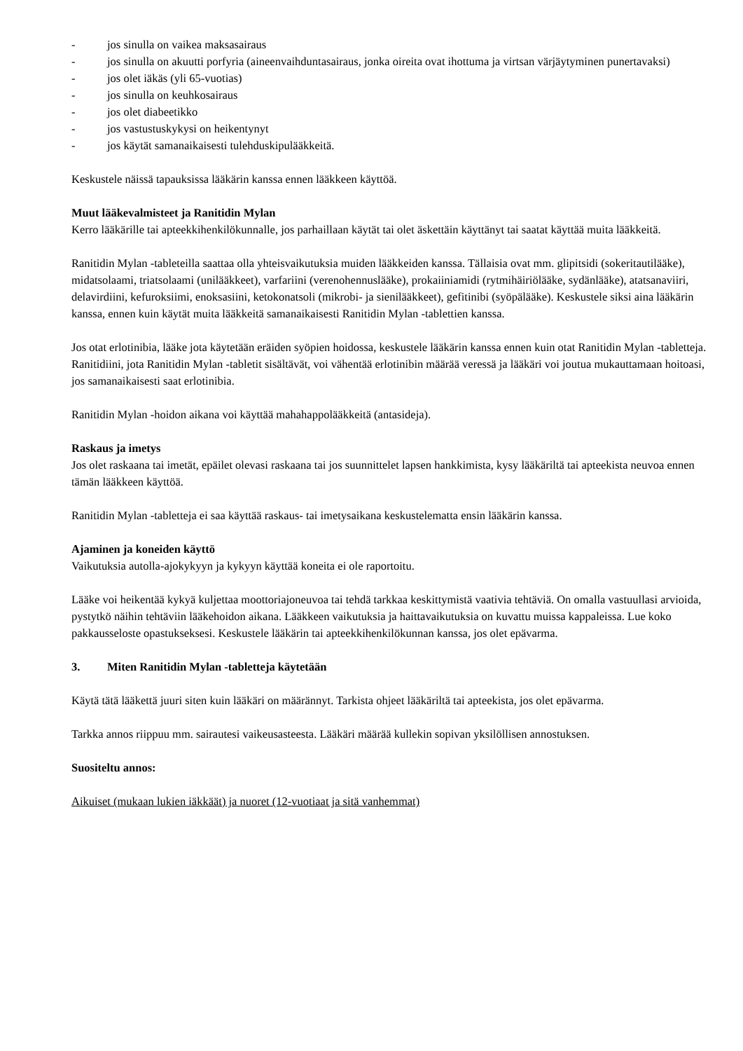- jos sinulla on vaikea maksasairaus
- jos sinulla on akuutti porfyria (aineenvaihduntasairaus, jonka oireita ovat ihottuma ja virtsan värjäytyminen punertavaksi)
- jos olet iäkäs (yli 65-vuotias)
- jos sinulla on keuhkosairaus
- jos olet diabeetikko
- jos vastustuskykysi on heikentynyt
- jos käytät samanaikaisesti tulehduskipulääkkeitä.
Keskustele näissä tapauksissa lääkärin kanssa ennen lääkkeen käyttöä.
Muut lääkevalmisteet ja Ranitidin Mylan
Kerro lääkärille tai apteekkihenkilökunnalle, jos parhaillaan käytät tai olet äskettäin käyttänyt tai saatat käyttää muita lääkkeitä.
Ranitidin Mylan -tableteilla saattaa olla yhteisvaikutuksia muiden lääkkeiden kanssa. Tällaisia ovat mm. glipitsidi (sokeritautilääke), midatsolaami, triatsolaami (unilääkkeet), varfariini (verenohennuslääke), prokaiiniamidi (rytmihäiriölääke, sydänlääke), atatsanaviiri, delavirdiini, kefuroksiimi, enoksasiini, ketokonatsoli (mikrobi- ja sienilääkkeet), gefitinibi (syöpälääke). Keskustele siksi aina lääkärin kanssa, ennen kuin käytät muita lääkkeitä samanaikaisesti Ranitidin Mylan -tablettien kanssa.
Jos otat erlotinibia, lääke jota käytetään eräiden syöpien hoidossa, keskustele lääkärin kanssa ennen kuin otat Ranitidin Mylan -tabletteja. Ranitidiini, jota Ranitidin Mylan -tabletit sisältävät, voi vähentää erlotinibin määrää veressä ja lääkäri voi joutua mukauttamaan hoitoasi, jos samanaikaisesti saat erlotinibia.
Ranitidin Mylan -hoidon aikana voi käyttää mahahappolääkkeitä (antasideja).
Raskaus ja imetys
Jos olet raskaana tai imetät, epäilet olevasi raskaana tai jos suunnittelet lapsen hankkimista, kysy lääkäriltä tai apteekista neuvoa ennen tämän lääkkeen käyttöä.
Ranitidin Mylan -tabletteja ei saa käyttää raskaus- tai imetysaikana keskustelematta ensin lääkärin kanssa.
Ajaminen ja koneiden käyttö
Vaikutuksia autolla-ajokykyyn ja kykyyn käyttää koneita ei ole raportoitu.
Lääke voi heikentää kykyä kuljettaa moottoriajoneuvoa tai tehdä tarkkaa keskittymistä vaativia tehtäviä. On omalla vastuullasi arvioida, pystytkö näihin tehtäviin lääkehoidon aikana. Lääkkeen vaikutuksia ja haittavaikutuksia on kuvattu muissa kappaleissa. Lue koko pakkausseloste opastukseksesi. Keskustele lääkärin tai apteekkihenkilökunnan kanssa, jos olet epävarma.
3. Miten Ranitidin Mylan -tabletteja käytetään
Käytä tätä lääkettä juuri siten kuin lääkäri on määrännyt. Tarkista ohjeet lääkäriltä tai apteekista, jos olet epävarma.
Tarkka annos riippuu mm. sairautesi vaikeusasteesta. Lääkäri määrää kullekin sopivan yksilöllisen annostuksen.
Suositeltu annos:
Aikuiset (mukaan lukien iäkkäät) ja nuoret (12-vuotiaat ja sitä vanhemmat)